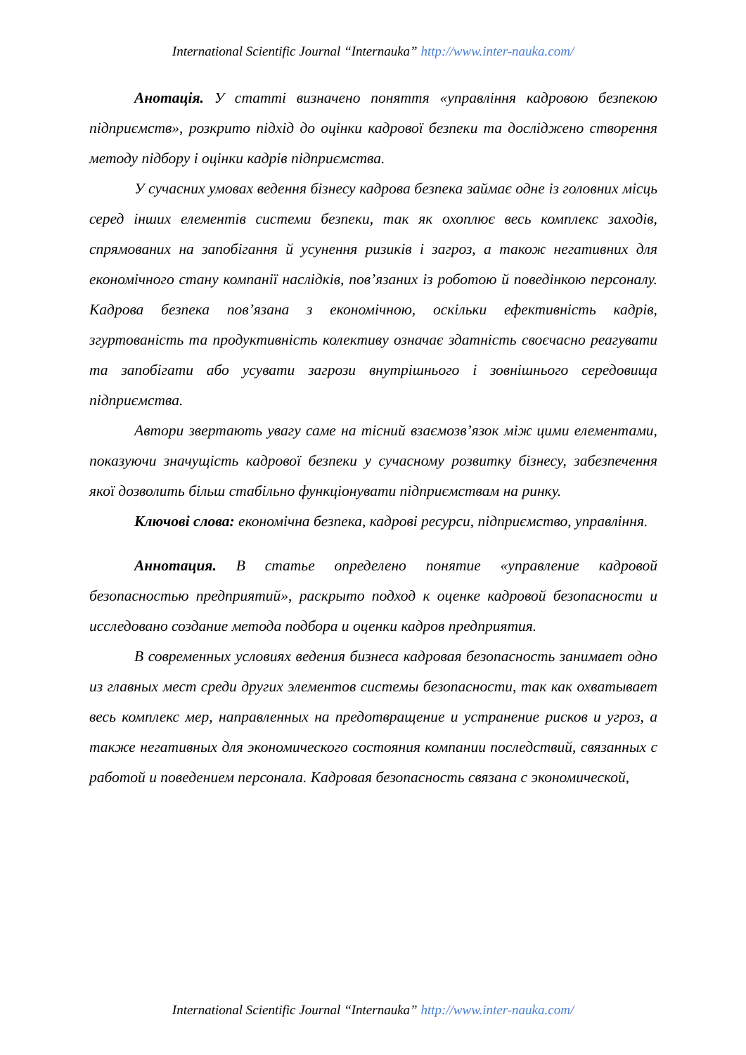International Scientific Journal “Internauka” http://www.inter-nauka.com/
Анотація. У статті визначено поняття «управління кадровою безпекою підприємств», розкрито підхід до оцінки кадрової безпеки та досліджено створення методу підбору і оцінки кадрів підприємства.
У сучасних умовах ведення бізнесу кадрова безпека займає одне із головних місць серед інших елементів системи безпеки, так як охоплює весь комплекс заходів, спрямованих на запобігання й усунення ризиків і загроз, а також негативних для економічного стану компанії наслідків, пов’язаних із роботою й поведінкою персоналу. Кадрова безпека пов’язана з економічною, оскільки ефективність кадрів, згуртованість та продуктивність колективу означає здатність своєчасно реагувати та запобігати або усувати загрози внутрішнього і зовнішнього середовища підприємства.
Автори звертають увагу саме на тісний взаємозв’язок між цими елементами, показуючи значущість кадрової безпеки у сучасному розвитку бізнесу, забезпечення якої дозволить більш стабільно функціонувати підприємствам на ринку.
Ключові слова: економічна безпека, кадрові ресурси, підприємство, управління.
Аннотация. В статье определено понятие «управление кадровой безопасностью предприятий», раскрыто подход к оценке кадровой безопасности и исследовано создание метода подбора и оценки кадров предприятия.
В современных условиях ведения бизнеса кадровая безопасность занимает одно из главных мест среди других элементов системы безопасности, так как охватывает весь комплекс мер, направленных на предотвращение и устранение рисков и угроз, а также негативных для экономического состояния компании последствий, связанных с работой и поведением персонала. Кадровая безопасность связана с экономической,
International Scientific Journal “Internauka” http://www.inter-nauka.com/